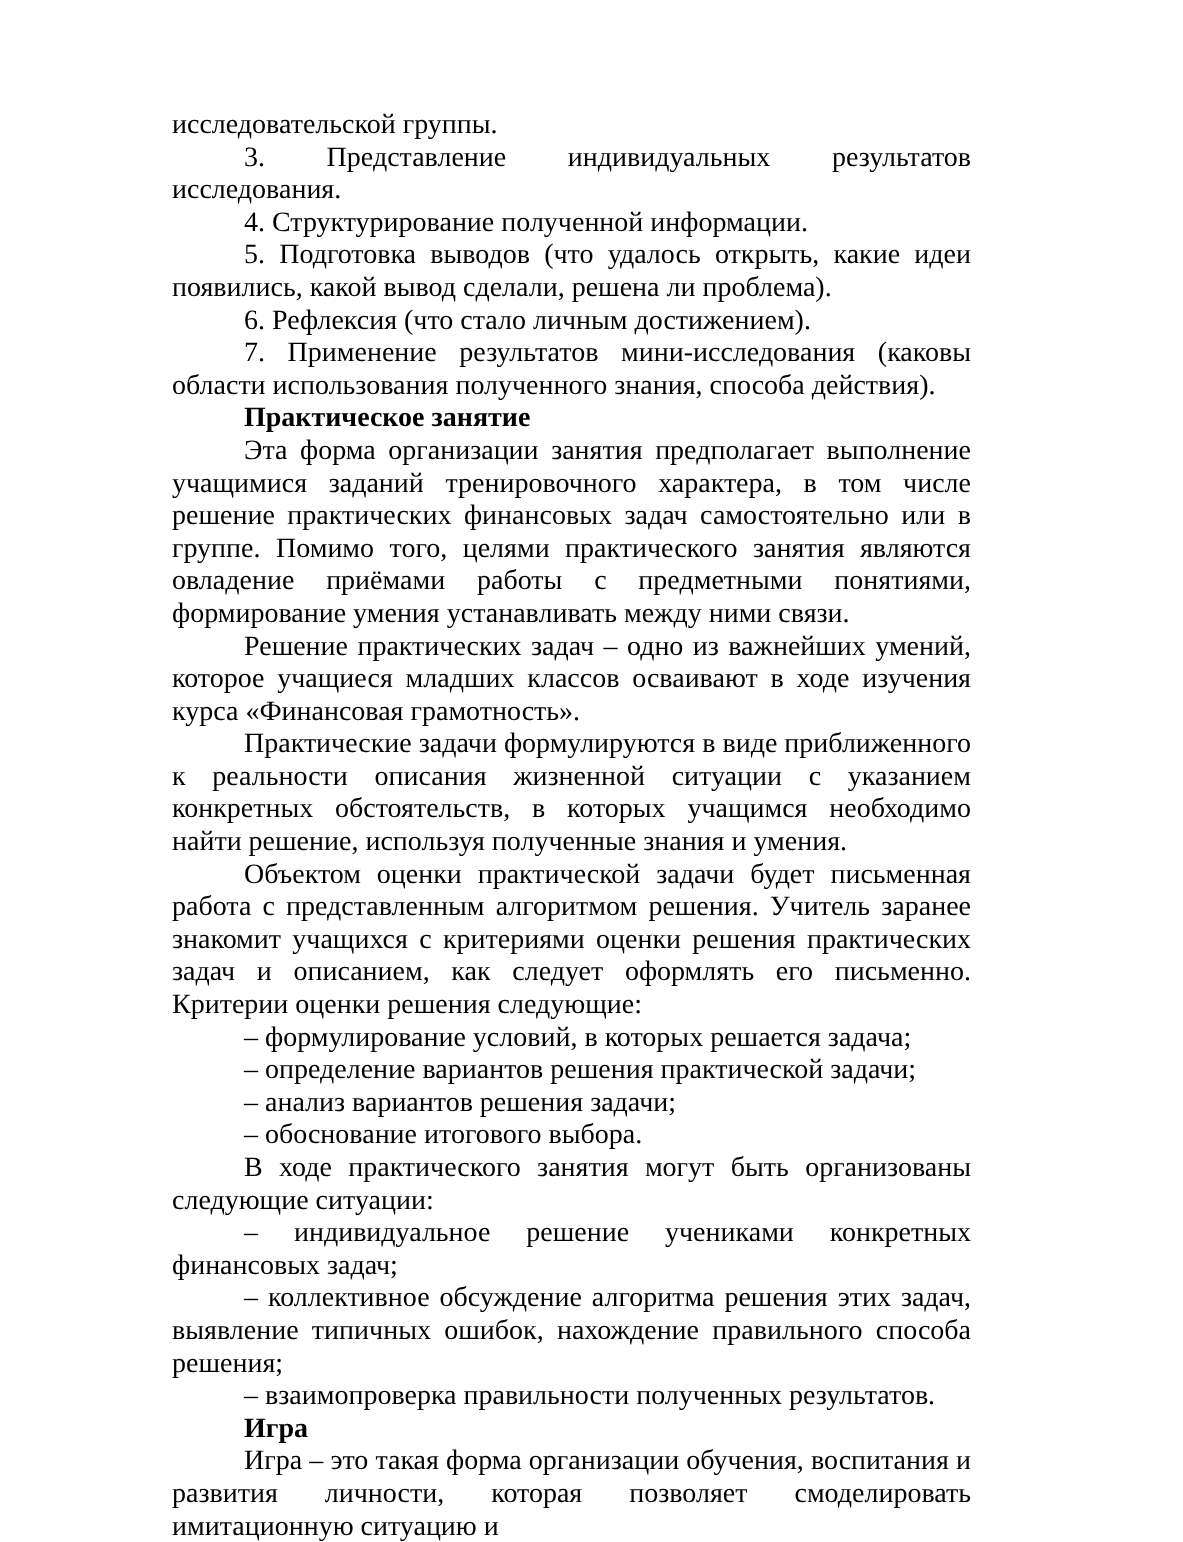исследовательской группы.
3. Представление индивидуальных результатов исследования.
4. Структурирование полученной информации.
5. Подготовка выводов (что удалось открыть, какие идеи появились, какой вывод сделали, решена ли проблема).
6. Рефлексия (что стало личным достижением).
7. Применение результатов мини-исследования (каковы области использования полученного знания, способа действия).
Практическое занятие
Эта форма организации занятия предполагает выполнение учащимися заданий тренировочного характера, в том числе решение практических финансовых задач самостоятельно или в группе. Помимо того, целями практического занятия являются овладение приёмами работы с предметными понятиями, формирование умения устанавливать между ними связи.
Решение практических задач – одно из важнейших умений, которое учащиеся младших классов осваивают в ходе изучения курса «Финансовая грамотность».
Практические задачи формулируются в виде приближенного к реальности описания жизненной ситуации с указанием конкретных обстоятельств, в которых учащимся необходимо найти решение, используя полученные знания и умения.
Объектом оценки практической задачи будет письменная работа с представленным алгоритмом решения. Учитель заранее знакомит учащихся с критериями оценки решения практических задач и описанием, как следует оформлять его письменно. Критерии оценки решения следующие:
– формулирование условий, в которых решается задача;
– определение вариантов решения практической задачи;
– анализ вариантов решения задачи;
– обоснование итогового выбора.
В ходе практического занятия могут быть организованы следующие ситуации:
– индивидуальное решение учениками конкретных финансовых задач;
– коллективное обсуждение алгоритма решения этих задач, выявление типичных ошибок, нахождение правильного способа решения;
– взаимопроверка правильности полученных результатов.
Игра
Игра – это такая форма организации обучения, воспитания и развития личности, которая позволяет смоделировать имитационную ситуацию и